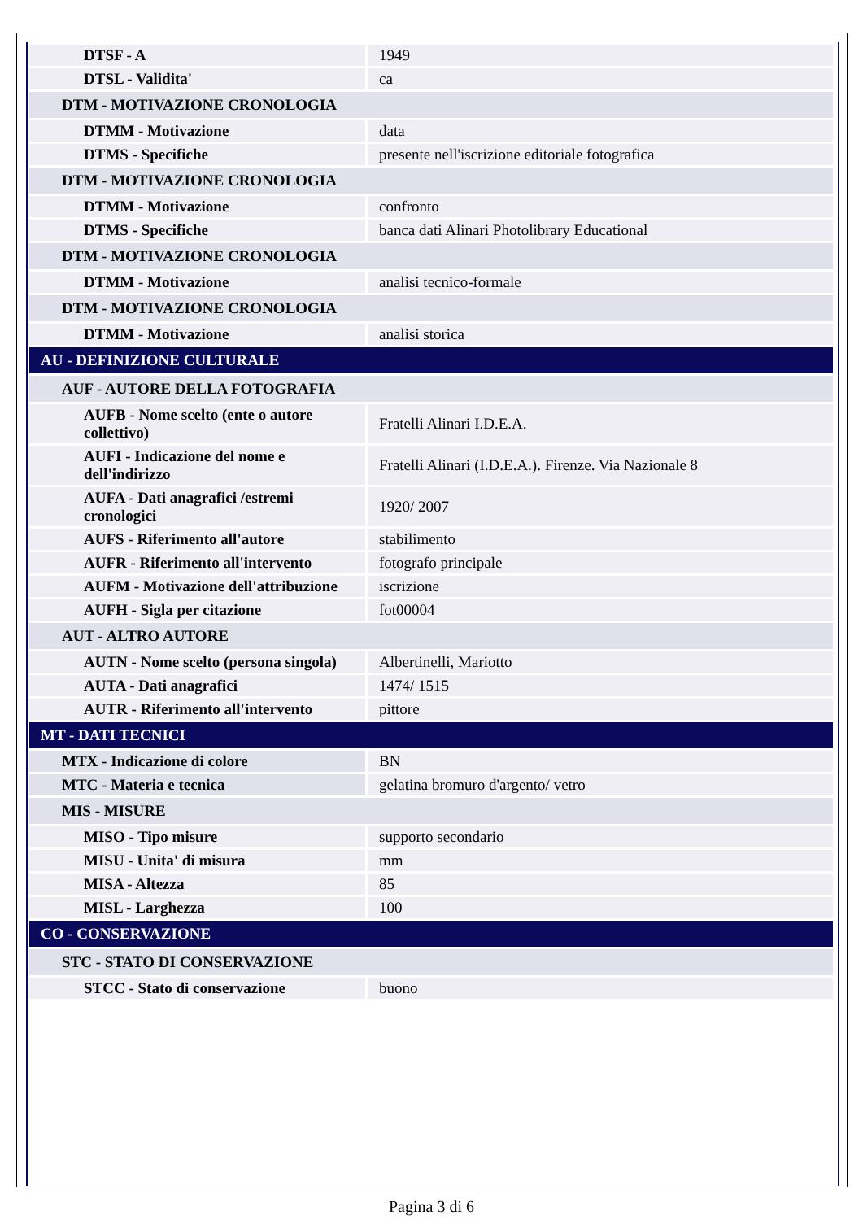| DTSF - A | 1949 |
| DTSL - Validita' | ca |
| DTM - MOTIVAZIONE CRONOLOGIA | |
| DTMM - Motivazione | data |
| DTMS - Specifiche | presente nell'iscrizione editoriale fotografica |
| DTM - MOTIVAZIONE CRONOLOGIA | |
| DTMM - Motivazione | confronto |
| DTMS - Specifiche | banca dati Alinari Photolibrary Educational |
| DTM - MOTIVAZIONE CRONOLOGIA | |
| DTMM - Motivazione | analisi tecnico-formale |
| DTM - MOTIVAZIONE CRONOLOGIA | |
| DTMM - Motivazione | analisi storica |
| AU - DEFINIZIONE CULTURALE | |
| AUF - AUTORE DELLA FOTOGRAFIA | |
| AUFB - Nome scelto (ente o autore collettivo) | Fratelli Alinari I.D.E.A. |
| AUFI - Indicazione del nome e dell'indirizzo | Fratelli Alinari (I.D.E.A.). Firenze. Via Nazionale 8 |
| AUFA - Dati anagrafici /estremi cronologici | 1920/ 2007 |
| AUFS - Riferimento all'autore | stabilimento |
| AUFR - Riferimento all'intervento | fotografo principale |
| AUFM - Motivazione dell'attribuzione | iscrizione |
| AUFH - Sigla per citazione | fot00004 |
| AUT - ALTRO AUTORE | |
| AUTN - Nome scelto (persona singola) | Albertinelli, Mariotto |
| AUTA - Dati anagrafici | 1474/ 1515 |
| AUTR - Riferimento all'intervento | pittore |
| MT - DATI TECNICI | |
| MTX - Indicazione di colore | BN |
| MTC - Materia e tecnica | gelatina bromuro d'argento/ vetro |
| MIS - MISURE | |
| MISO - Tipo misure | supporto secondario |
| MISU - Unita' di misura | mm |
| MISA - Altezza | 85 |
| MISL - Larghezza | 100 |
| CO - CONSERVAZIONE | |
| STC - STATO DI CONSERVAZIONE | |
| STCC - Stato di conservazione | buono |
Pagina 3 di 6